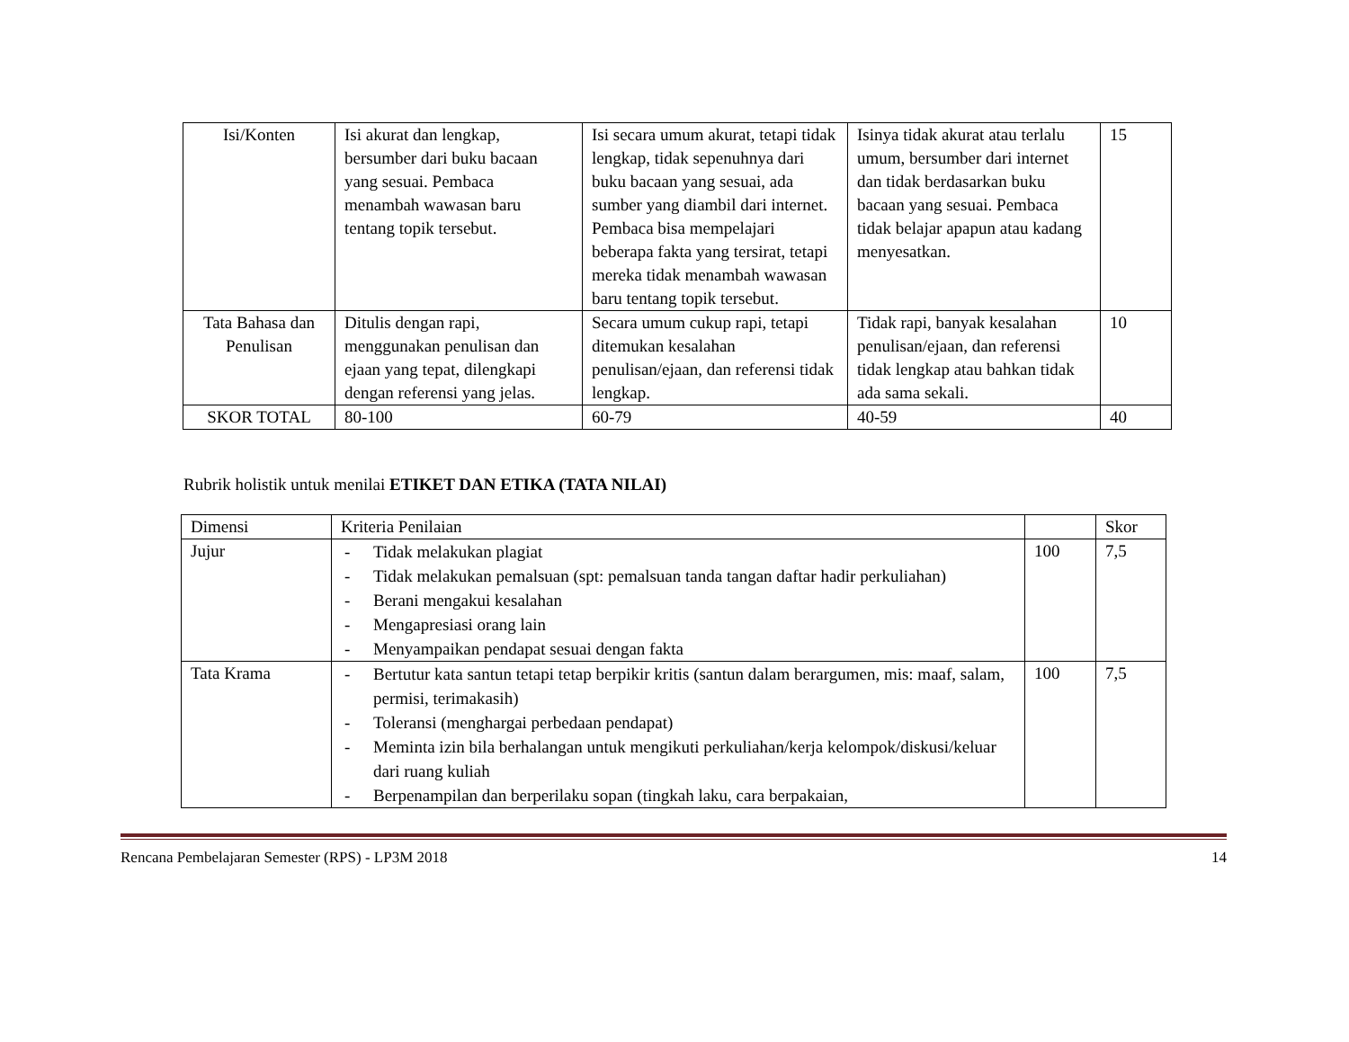| Isi/Konten | Isi akurat dan lengkap, bersumber dari buku bacaan yang sesuai. Pembaca menambah wawasan baru tentang topik tersebut. | Isi secara umum akurat, tetapi tidak lengkap, tidak sepenuhnya dari buku bacaan yang sesuai, ada sumber yang diambil dari internet. Pembaca bisa mempelajari beberapa fakta yang tersirat, tetapi mereka tidak menambah wawasan baru tentang topik tersebut. | Isinya tidak akurat atau terlalu umum, bersumber dari internet dan tidak berdasarkan buku bacaan yang sesuai. Pembaca tidak belajar apapun atau kadang menyesatkan. | 15 |
| Tata Bahasa dan Penulisan | Ditulis dengan rapi, menggunakan penulisan dan ejaan yang tepat, dilengkapi dengan referensi yang jelas. | Secara umum cukup rapi, tetapi ditemukan kesalahan penulisan/ejaan, dan referensi tidak lengkap. | Tidak rapi, banyak kesalahan penulisan/ejaan, dan referensi tidak lengkap atau bahkan tidak ada sama sekali. | 10 |
| SKOR TOTAL | 80-100 | 60-79 | 40-59 | 40 |
Rubrik holistik untuk menilai ETIKET DAN ETIKA (TATA NILAI)
| Dimensi | Kriteria Penilaian | | Skor |
| Jujur | - Tidak melakukan plagiat - Tidak melakukan pemalsuan (spt: pemalsuan tanda tangan daftar hadir perkuliahan) - Berani mengakui kesalahan - Mengapresiasi orang lain - Menyampaikan pendapat sesuai dengan fakta | 100 | 7,5 |
| Tata Krama | - Bertutur kata santun tetapi tetap berpikir kritis (santun dalam berargumen, mis: maaf, salam, permisi, terimakasih) - Toleransi (menghargai perbedaan pendapat) - Meminta izin bila berhalangan untuk mengikuti perkuliahan/kerja kelompok/diskusi/keluar dari ruang kuliah - Berpenampilan dan berperilaku sopan (tingkah laku, cara berpakaian, | 100 | 7,5 |
Rencana Pembelajaran Semester (RPS) - LP3M 2018 14